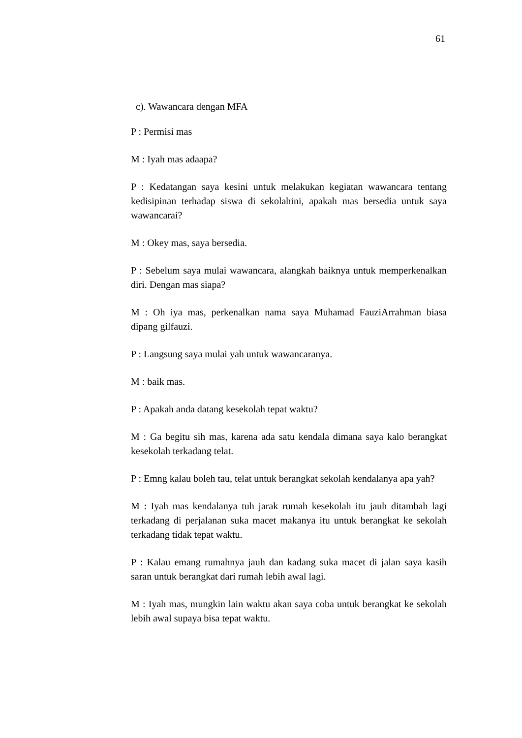61
c). Wawancara dengan MFA
P : Permisi mas
M : Iyah mas adaapa?
P : Kedatangan saya kesini untuk melakukan kegiatan wawancara tentang kedisipinan terhadap siswa di sekolahini, apakah mas bersedia untuk saya wawancarai?
M : Okey mas, saya bersedia.
P : Sebelum saya mulai wawancara, alangkah baiknya untuk memperkenalkan diri. Dengan mas siapa?
M : Oh iya mas, perkenalkan nama saya Muhamad FauziArrahman biasa dipang gilfauzi.
P : Langsung saya mulai yah untuk wawancaranya.
M : baik mas.
P : Apakah anda datang kesekolah tepat waktu?
M : Ga begitu sih mas, karena ada satu kendala dimana saya kalo berangkat kesekolah terkadang telat.
P : Emng kalau boleh tau, telat untuk berangkat sekolah kendalanya apa yah?
M : Iyah mas kendalanya tuh jarak rumah kesekolah itu jauh ditambah lagi terkadang di perjalanan suka macet makanya itu untuk berangkat ke sekolah terkadang tidak tepat waktu.
P : Kalau emang rumahnya jauh dan kadang suka macet di jalan saya kasih saran untuk berangkat dari rumah lebih awal lagi.
M : Iyah mas, mungkin lain waktu akan saya coba untuk berangkat ke sekolah lebih awal supaya bisa tepat waktu.